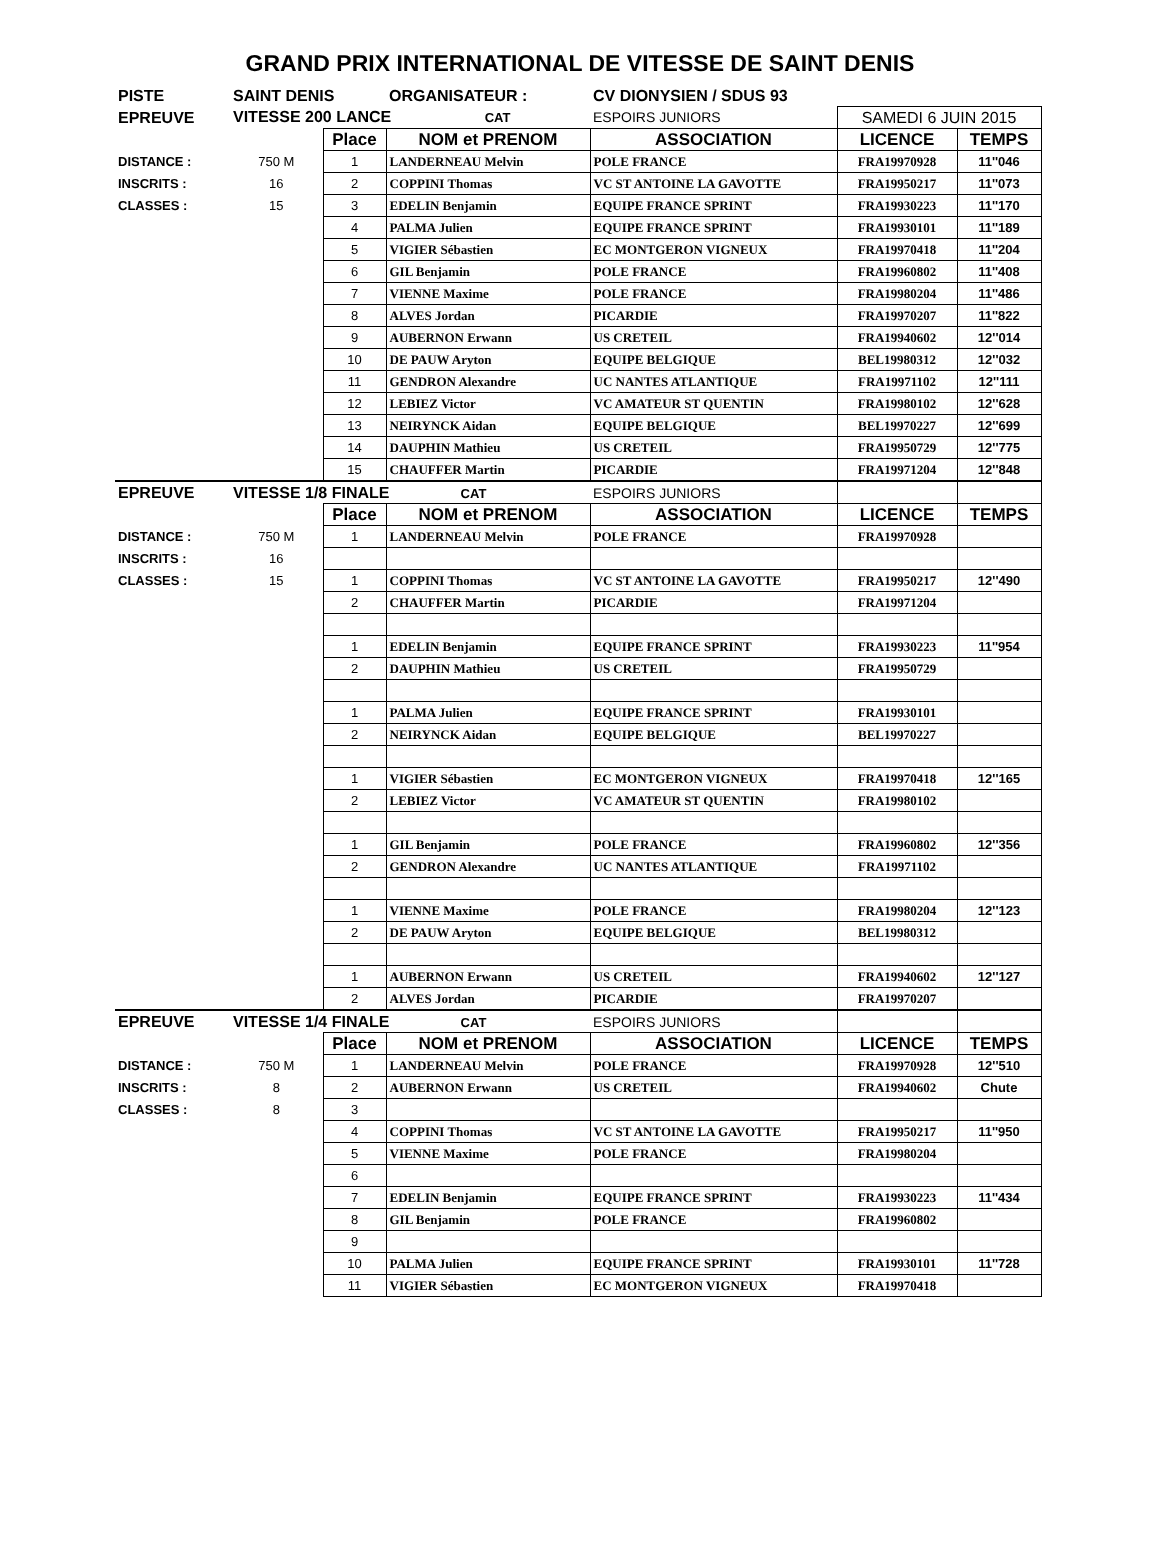GRAND PRIX INTERNATIONAL DE VITESSE DE SAINT DENIS
| PISTE | SAINT DENIS | | ORGANISATEUR : | CV DIONYSIEN / SDUS 93 | | |
| EPREUVE | VITESSE 200 LANCE CAT | | | ESPOIRS JUNIORS | SAMEDI 6 JUIN 2015 | |
| | | Place | NOM et PRENOM | ASSOCIATION | LICENCE | TEMPS |
| DISTANCE : | 750 M | 1 | LANDERNEAU Melvin | POLE FRANCE | FRA19970928 | 11''046 |
| INSCRITS : | 16 | 2 | COPPINI Thomas | VC ST ANTOINE LA GAVOTTE | FRA19950217 | 11''073 |
| CLASSES : | 15 | 3 | EDELIN Benjamin | EQUIPE FRANCE SPRINT | FRA19930223 | 11''170 |
| | | 4 | PALMA Julien | EQUIPE FRANCE SPRINT | FRA19930101 | 11''189 |
| | | 5 | VIGIER Sébastien | EC MONTGERON VIGNEUX | FRA19970418 | 11''204 |
| | | 6 | GIL Benjamin | POLE FRANCE | FRA19960802 | 11''408 |
| | | 7 | VIENNE Maxime | POLE FRANCE | FRA19980204 | 11''486 |
| | | 8 | ALVES Jordan | PICARDIE | FRA19970207 | 11''822 |
| | | 9 | AUBERNON Erwann | US CRETEIL | FRA19940602 | 12''014 |
| | | 10 | DE PAUW Aryton | EQUIPE BELGIQUE | BEL19980312 | 12''032 |
| | | 11 | GENDRON Alexandre | UC NANTES ATLANTIQUE | FRA19971102 | 12''111 |
| | | 12 | LEBIEZ Victor | VC AMATEUR ST QUENTIN | FRA19980102 | 12''628 |
| | | 13 | NEIRYNCK Aidan | EQUIPE BELGIQUE | BEL19970227 | 12''699 |
| | | 14 | DAUPHIN Mathieu | US CRETEIL | FRA19950729 | 12''775 |
| | | 15 | CHAUFFER Martin | PICARDIE | FRA19971204 | 12''848 |
| EPREUVE | VITESSE 1/8 FINALE CAT | | | ESPOIRS JUNIORS | | |
| | | Place | NOM et PRENOM | ASSOCIATION | LICENCE | TEMPS |
| DISTANCE : | 750 M | 1 | LANDERNEAU Melvin | POLE FRANCE | FRA19970928 | |
| INSCRITS : | 16 | | | | | |
| CLASSES : | 15 | 1 | COPPINI Thomas | VC ST ANTOINE LA GAVOTTE | FRA19950217 | 12''490 |
| | | 2 | CHAUFFER Martin | PICARDIE | FRA19971204 | |
| | | 1 | EDELIN Benjamin | EQUIPE FRANCE SPRINT | FRA19930223 | 11''954 |
| | | 2 | DAUPHIN Mathieu | US CRETEIL | FRA19950729 | |
| | | 1 | PALMA Julien | EQUIPE FRANCE SPRINT | FRA19930101 | |
| | | 2 | NEIRYNCK Aidan | EQUIPE BELGIQUE | BEL19970227 | |
| | | 1 | VIGIER Sébastien | EC MONTGERON VIGNEUX | FRA19970418 | 12''165 |
| | | 2 | LEBIEZ Victor | VC AMATEUR ST QUENTIN | FRA19980102 | |
| | | 1 | GIL Benjamin | POLE FRANCE | FRA19960802 | 12''356 |
| | | 2 | GENDRON Alexandre | UC NANTES ATLANTIQUE | FRA19971102 | |
| | | 1 | VIENNE Maxime | POLE FRANCE | FRA19980204 | 12''123 |
| | | 2 | DE PAUW Aryton | EQUIPE BELGIQUE | BEL19980312 | |
| | | 1 | AUBERNON Erwann | US CRETEIL | FRA19940602 | 12''127 |
| | | 2 | ALVES Jordan | PICARDIE | FRA19970207 | |
| EPREUVE | VITESSE 1/4 FINALE CAT | | | ESPOIRS JUNIORS | | |
| | | Place | NOM et PRENOM | ASSOCIATION | LICENCE | TEMPS |
| DISTANCE : | 750 M | 1 | LANDERNEAU Melvin | POLE FRANCE | FRA19970928 | 12''510 |
| INSCRITS : | 8 | 2 | AUBERNON Erwann | US CRETEIL | FRA19940602 | Chute |
| CLASSES : | 8 | 3 | | | | |
| | | 4 | COPPINI Thomas | VC ST ANTOINE LA GAVOTTE | FRA19950217 | 11''950 |
| | | 5 | VIENNE Maxime | POLE FRANCE | FRA19980204 | |
| | | 6 | | | | |
| | | 7 | EDELIN Benjamin | EQUIPE FRANCE SPRINT | FRA19930223 | 11''434 |
| | | 8 | GIL Benjamin | POLE FRANCE | FRA19960802 | |
| | | 9 | | | | |
| | | 10 | PALMA Julien | EQUIPE FRANCE SPRINT | FRA19930101 | 11''728 |
| | | 11 | VIGIER Sébastien | EC MONTGERON VIGNEUX | FRA19970418 | |